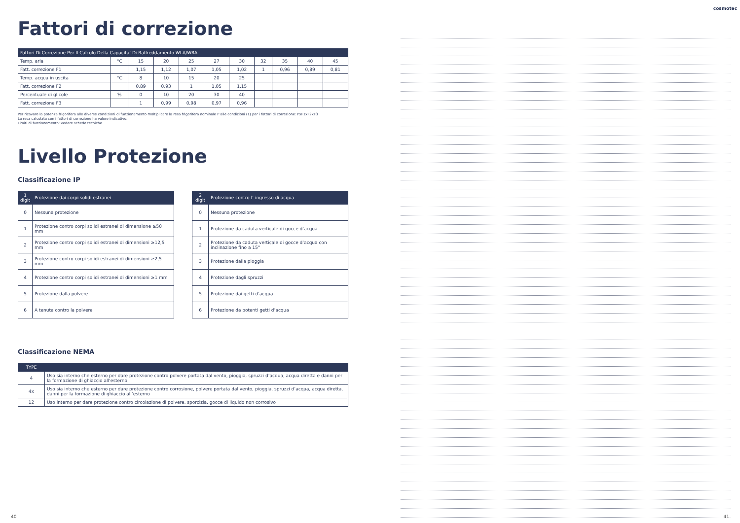cosmotec
Fattori di correzione
| Fattori Di Correzione Per Il Calcolo Della Capacita’ Di Raffreddamento WLA/WRA | | | | | | | | | | |
| --- | --- | --- | --- | --- | --- | --- | --- | --- | --- | --- |
| Temp. aria | °C | 15 | 20 | 25 | 27 | 30 | 32 | 35 | 40 | 45 |
| Fatt. correzione F1 | | 1,15 | 1,12 | 1,07 | 1,05 | 1,02 | 1 | 0,96 | 0,89 | 0,81 |
| Temp. acqua in uscita | °C | 8 | 10 | 15 | 20 | 25 | | | | |
| Fatt. correzione F2 | | 0,89 | 0,93 | 1 | 1,05 | 1,15 | | | | |
| Percentuale di glicole | % | 0 | 10 | 20 | 30 | 40 | | | | |
| Fatt. correzione F3 | | 1 | 0,99 | 0,98 | 0,97 | 0,96 | | | | |
Per ricavare la potenza frigorifera alle diverse condizioni di funzionamento moltiplicare la resa frigorifera nominale P alle condizioni (1) per i fattori di correzione: PxF1xF2xF3
La resa calcolata con i fattori di correzione ha valore indicativo.
Limiti di funzionamento: vedere schede tecniche
Livello Protezione
Classificazione IP
| 1 digit | Protezione dai corpi solidi estranei |
| --- | --- |
| 0 | Nessuna protezione |
| 1 | Protezione contro corpi solidi estranei di dimensione ≥50 mm |
| 2 | Protezione contro corpi solidi estranei di dimensioni ≥12,5 mm |
| 3 | Protezione contro corpi solidi estranei di dimensioni ≥2,5 mm |
| 4 | Protezione contro corpi solidi estranei di dimensioni ≥1 mm |
| 5 | Protezione dalla polvere |
| 6 | A tenuta contro la polvere |
| 2 digit | Protezione contro l’ ingresso di acqua |
| --- | --- |
| 0 | Nessuna protezione |
| 1 | Protezione da caduta verticale di gocce d’acqua |
| 2 | Protezione da caduta verticale di gocce d’acqua con inclinazione fino a 15° |
| 3 | Protezione dalla pioggia |
| 4 | Protezione dagli spruzzi |
| 5 | Protezione dai getti d’acqua |
| 6 | Protezione da potenti getti d’acqua |
Classificazione NEMA
| TYPE | |
| --- | --- |
| 4 | Uso sia interno che esterno per dare protezione contro polvere portata dal vento, pioggia, spruzzi d’acqua, acqua diretta e danni per la formazione di ghiaccio all’esterno |
| 4x | Uso sia interno che esterno per dare protezione contro corrosione, polvere portata dal vento, pioggia, spruzzi d’acqua, acqua diretta, danni per la formazione di ghiaccio all’esterno |
| 12 | Uso interno per dare protezione contro circolazione di polvere, sporcizia, gocce di liquido non corrosivo |
40 41